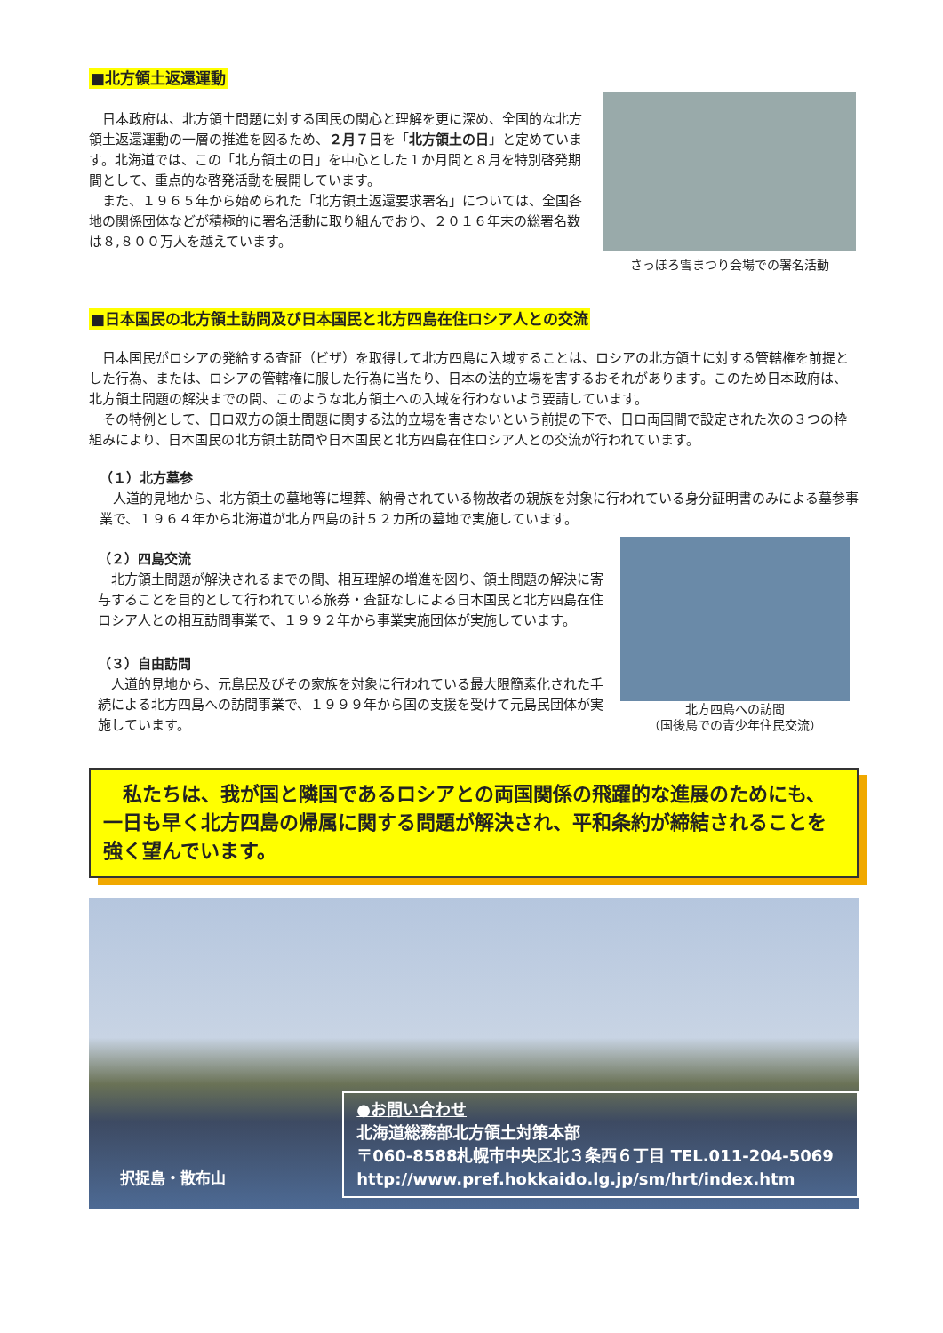■北方領土返還運動
日本政府は、北方領土問題に対する国民の関心と理解を更に深め、全国的な北方領土返還運動の一層の推進を図るため、２月７日を「北方領土の日」と定めています。北海道では、この「北方領土の日」を中心とした１か月間と８月を特別啓発期間として、重点的な啓発活動を展開しています。
また、１９６５年から始められた「北方領土返還要求署名」については、全国各地の関係団体などが積極的に署名活動に取り組んでおり、２０１６年末の総署名数は８,８００万人を越えています。
さっぽろ雪まつり会場での署名活動
■日本国民の北方領土訪問及び日本国民と北方四島在住ロシア人との交流
日本国民がロシアの発給する査証（ビザ）を取得して北方四島に入域することは、ロシアの北方領土に対する管轄権を前提とした行為、または、ロシアの管轄権に服した行為に当たり、日本の法的立場を害するおそれがあります。このため日本政府は、北方領土問題の解決までの間、このような北方領土への入域を行わないよう要請しています。
その特例として、日ロ双方の領土問題に関する法的立場を害さないという前提の下で、日ロ両国間で設定された次の３つの枠組みにより、日本国民の北方領土訪問や日本国民と北方四島在住ロシア人との交流が行われています。
（１）北方墓参
人道的見地から、北方領土の墓地等に埋葬、納骨されている物故者の親族を対象に行われている身分証明書のみによる墓参事業で、１９６４年から北海道が北方四島の計５２カ所の墓地で実施しています。
（２）四島交流
北方領土問題が解決されるまでの間、相互理解の増進を図り、領土問題の解決に寄与することを目的として行われている旅券・査証なしによる日本国民と北方四島在住ロシア人との相互訪問事業で、１９９２年から事業実施団体が実施しています。
（３）自由訪問
人道的見地から、元島民及びその家族を対象に行われている最大限簡素化された手続による北方四島への訪問事業で、１９９９年から国の支援を受けて元島民団体が実施しています。
北方四島への訪問
（国後島での青少年住民交流）
　私たちは、我が国と隣国であるロシアとの両国関係の飛躍的な進展のためにも、一日も早く北方四島の帰属に関する問題が解決され、平和条約が締結されることを強く望んでいます。
択捉島・散布山
●お問い合わせ
北海道総務部北方領土対策本部
〒060-8588札幌市中央区北３条西６丁目 TEL.011-204-5069
http://www.pref.hokkaido.lg.jp/sm/hrt/index.htm